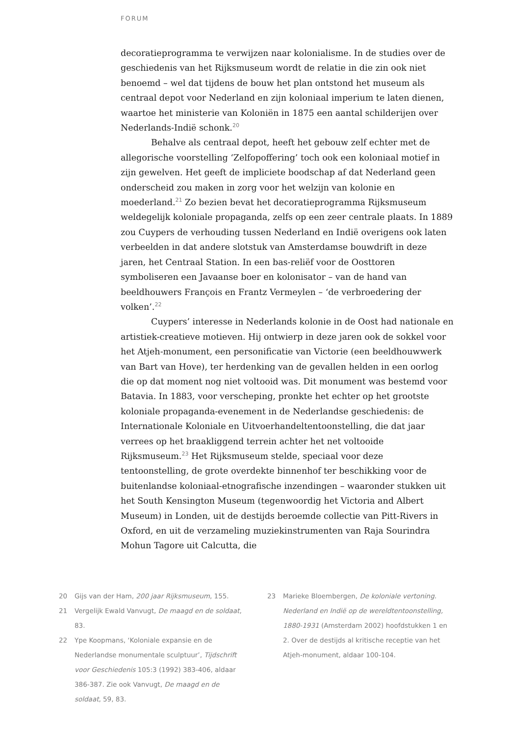FORUM
decoratieprogramma te verwijzen naar kolonialisme. In de studies over de geschiedenis van het Rijksmuseum wordt de relatie in die zin ook niet benoemd – wel dat tijdens de bouw het plan ontstond het museum als centraal depot voor Nederland en zijn koloniaal imperium te laten dienen, waartoe het ministerie van Koloniën in 1875 een aantal schilderijen over Nederlands-Indië schonk.<sup>20</sup>
Behalve als centraal depot, heeft het gebouw zelf echter met de allegorische voorstelling ‘Zelfopoffering’ toch ook een koloniaal motief in zijn gewelven. Het geeft de impliciete boodschap af dat Nederland geen onderscheid zou maken in zorg voor het welzijn van kolonie en moederland.<sup>21</sup> Zo bezien bevat het decoratieprogramma Rijksmuseum weldegelijk koloniale propaganda, zelfs op een zeer centrale plaats. In 1889 zou Cuypers de verhouding tussen Nederland en Indië overigens ook laten verbeelden in dat andere slotstuk van Amsterdamse bouwdrift in deze jaren, het Centraal Station. In een bas-reliëf voor de Oosttoren symboliseren een Javaanse boer en kolonisator – van de hand van beeldhouwers François en Frantz Vermeylen – ‘de verbroedering der volken’.<sup>22</sup>
Cuypers’ interesse in Nederlands kolonie in de Oost had nationale en artistiek-creatieve motieven. Hij ontwierp in deze jaren ook de sokkel voor het Atjeh-monument, een personificatie van Victorie (een beeldhouwwerk van Bart van Hove), ter herdenking van de gevallen helden in een oorlog die op dat moment nog niet voltooid was. Dit monument was bestemd voor Batavia. In 1883, voor verscheping, pronkte het echter op het grootste koloniale propaganda-evenement in de Nederlandse geschiedenis: de Internationale Koloniale en Uitvoerhandeltentoonstelling, die dat jaar verrees op het braakliggend terrein achter het net voltooide Rijksmuseum.<sup>23</sup> Het Rijksmuseum stelde, speciaal voor deze tentoonstelling, de grote overdekte binnenhof ter beschikking voor de buitenlandse koloniaal-etnografische inzendingen – waaronder stukken uit het South Kensington Museum (tegenwoordig het Victoria and Albert Museum) in Londen, uit de destijds beroemde collectie van Pitt-Rivers in Oxford, en uit de verzameling muziekinstrumenten van Raja Sourindra Mohun Tagore uit Calcutta, die
20 Gijs van der Ham, 200 jaar Rijksmuseum, 155.
21 Vergelijk Ewald Vanvugt, De maagd en de soldaat, 83.
22 Ype Koopmans, ‘Koloniale expansie en de Nederlandse monumentale sculptuur’, Tijdschrift voor Geschiedenis 105:3 (1992) 383-406, aldaar 386-387. Zie ook Vanvugt, De maagd en de soldaat, 59, 83.
23 Marieke Bloembergen, De koloniale vertoning. Nederland en Indië op de wereldtentoonstelling, 1880-1931 (Amsterdam 2002) hoofdstukken 1 en 2. Over de destijds al kritische receptie van het Atjeh-monument, aldaar 100-104.